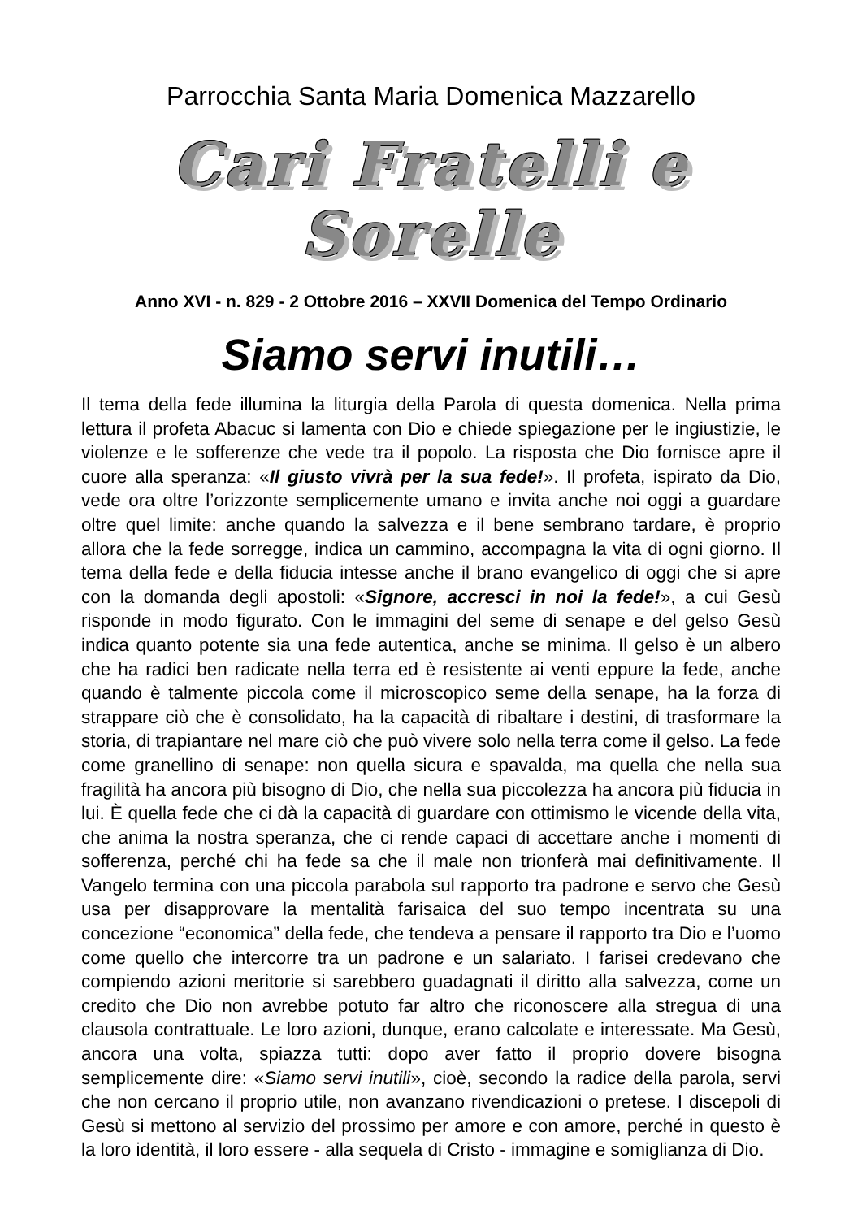Parrocchia Santa Maria Domenica Mazzarello
Cari Fratelli e Sorelle
Anno XVI - n. 829 - 2 Ottobre 2016 – XXVII Domenica del Tempo Ordinario
Siamo servi inutili…
Il tema della fede illumina la liturgia della Parola di questa domenica. Nella prima lettura il profeta Abacuc si lamenta con Dio e chiede spiegazione per le ingiustizie, le violenze e le sofferenze che vede tra il popolo. La risposta che Dio fornisce apre il cuore alla speranza: «Il giusto vivrà per la sua fede!». Il profeta, ispirato da Dio, vede ora oltre l’orizzonte semplicemente umano e invita anche noi oggi a guardare oltre quel limite: anche quando la salvezza e il bene sembrano tardare, è proprio allora che la fede sorregge, indica un cammino, accompagna la vita di ogni giorno. Il tema della fede e della fiducia intesse anche il brano evangelico di oggi che si apre con la domanda degli apostoli: «Signore, accresci in noi la fede!», a cui Gesù risponde in modo figurato. Con le immagini del seme di senape e del gelso Gesù indica quanto potente sia una fede autentica, anche se minima. Il gelso è un albero che ha radici ben radicate nella terra ed è resistente ai venti eppure la fede, anche quando è talmente piccola come il microscopico seme della senape, ha la forza di strappare ciò che è consolidato, ha la capacità di ribaltare i destini, di trasformare la storia, di trapiantare nel mare ciò che può vivere solo nella terra come il gelso. La fede come granellino di senape: non quella sicura e spavalda, ma quella che nella sua fragilità ha ancora più bisogno di Dio, che nella sua piccolezza ha ancora più fiducia in lui. È quella fede che ci dà la capacità di guardare con ottimismo le vicende della vita, che anima la nostra speranza, che ci rende capaci di accettare anche i momenti di sofferenza, perché chi ha fede sa che il male non trionferà mai definitivamente. Il Vangelo termina con una piccola parabola sul rapporto tra padrone e servo che Gesù usa per disapprovare la mentalità farisaica del suo tempo incentrata su una concezione “economica” della fede, che tendeva a pensare il rapporto tra Dio e l’uomo come quello che intercorre tra un padrone e un salariato. I farisei credevano che compiendo azioni meritorie si sarebbero guadagnati il diritto alla salvezza, come un credito che Dio non avrebbe potuto far altro che riconoscere alla stregua di una clausola contrattuale. Le loro azioni, dunque, erano calcolate e interessate. Ma Gesù, ancora una volta, spiazza tutti: dopo aver fatto il proprio dovere bisogna semplicemente dire: «Siamo servi inutili», cioè, secondo la radice della parola, servi che non cercano il proprio utile, non avanzano rivendicazioni o pretese. I discepoli di Gesù si mettono al servizio del prossimo per amore e con amore, perché in questo è la loro identità, il loro essere - alla sequela di Cristo - immagine e somiglianza di Dio.